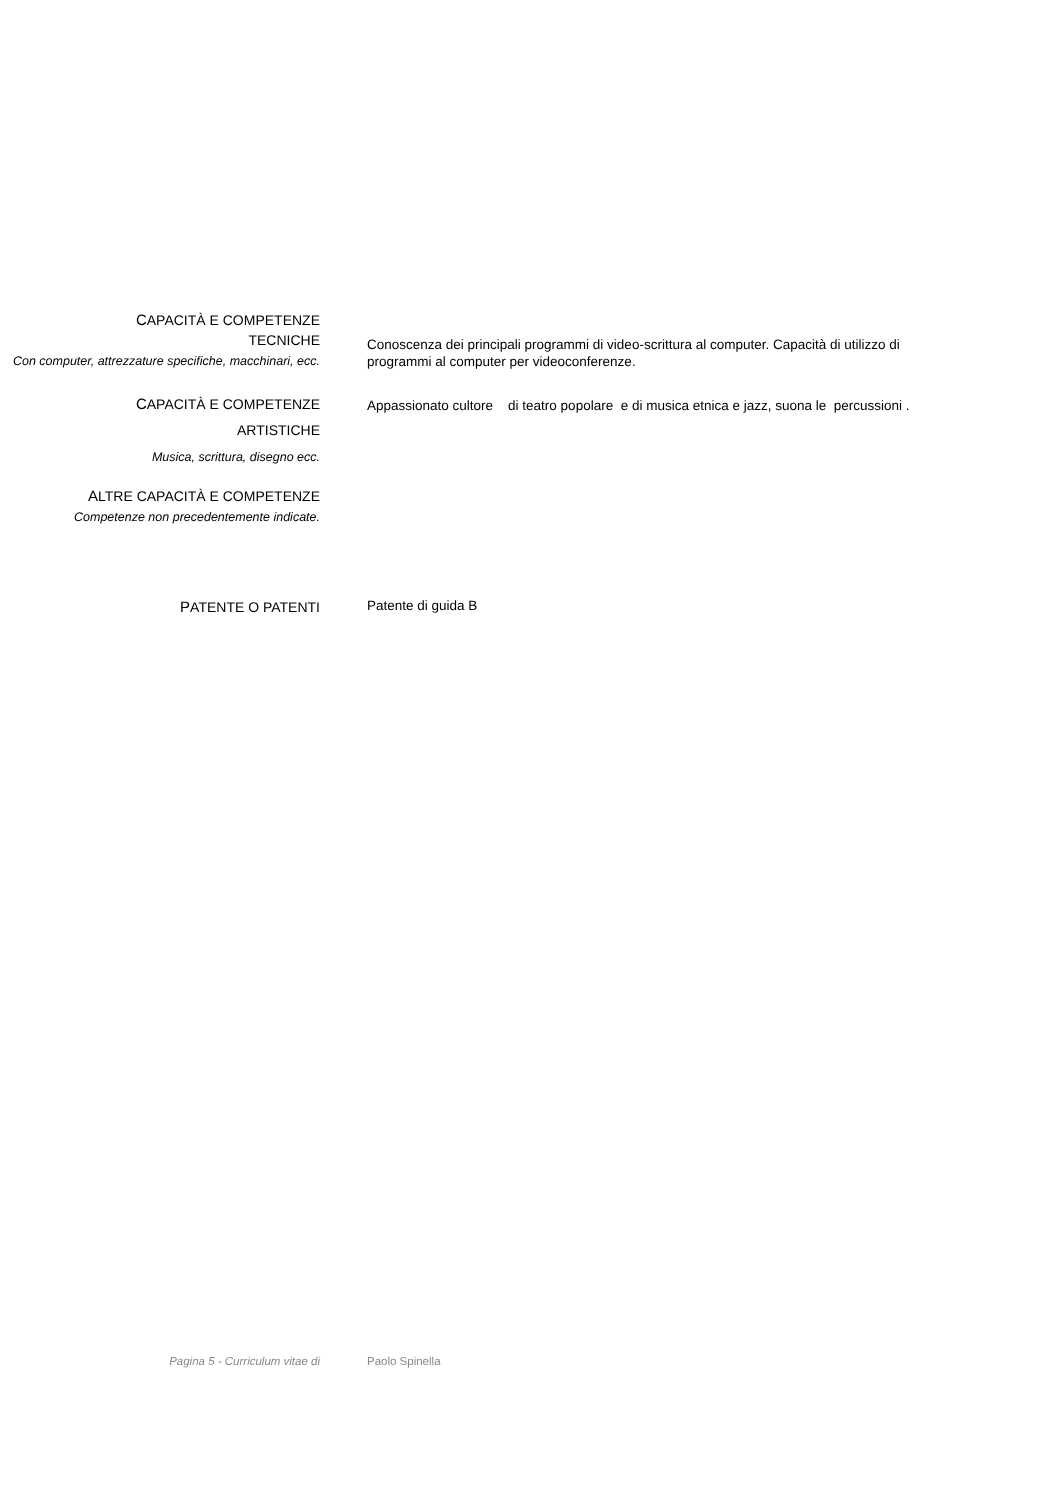CAPACITÀ E COMPETENZE
TECNICHE
Con computer, attrezzature specifiche, macchinari, ecc.
Conoscenza dei principali programmi di video-scrittura al computer. Capacità di utilizzo di programmi al computer per videoconferenze.
CAPACITÀ E COMPETENZE
ARTISTICHE
Musica, scrittura, disegno ecc.
Appassionato cultore di teatro popolare e di musica etnica e jazz, suona le percussioni .
ALTRE CAPACITÀ E COMPETENZE
Competenze non precedentemente indicate.
PATENTE O PATENTI
Patente di guida B
Pagina 5 - Curriculum vitae di Paolo Spinella